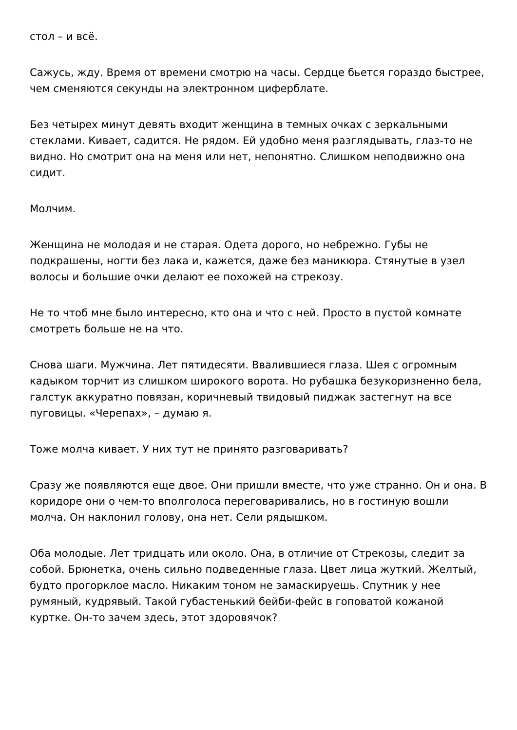стол – и всё.
Сажусь, жду. Время от времени смотрю на часы. Сердце бьется гораздо быстрее, чем сменяются секунды на электронном циферблате.
Без четырех минут девять входит женщина в темных очках с зеркальными стеклами. Кивает, садится. Не рядом. Ей удобно меня разглядывать, глаз-то не видно. Но смотрит она на меня или нет, непонятно. Слишком неподвижно она сидит.
Молчим.
Женщина не молодая и не старая. Одета дорого, но небрежно. Губы не подкрашены, ногти без лака и, кажется, даже без маникюра. Стянутые в узел волосы и большие очки делают ее похожей на стрекозу.
Не то чтоб мне было интересно, кто она и что с ней. Просто в пустой комнате смотреть больше не на что.
Снова шаги. Мужчина. Лет пятидесяти. Ввалившиеся глаза. Шея с огромным кадыком торчит из слишком широкого ворота. Но рубашка безукоризненно бела, галстук аккуратно повязан, коричневый твидовый пиджак застегнут на все пуговицы. «Черепах», – думаю я.
Тоже молча кивает. У них тут не принято разговаривать?
Сразу же появляются еще двое. Они пришли вместе, что уже странно. Он и она. В коридоре они о чем-то вполголоса переговаривались, но в гостиную вошли молча. Он наклонил голову, она нет. Сели рядышком.
Оба молодые. Лет тридцать или около. Она, в отличие от Стрекозы, следит за собой. Брюнетка, очень сильно подведенные глаза. Цвет лица жуткий. Желтый, будто прогорклое масло. Никаким тоном не замаскируешь. Спутник у нее румяный, кудрявый. Такой губастенький бейби-фейс в гоповатой кожаной куртке. Он-то зачем здесь, этот здоровячок?